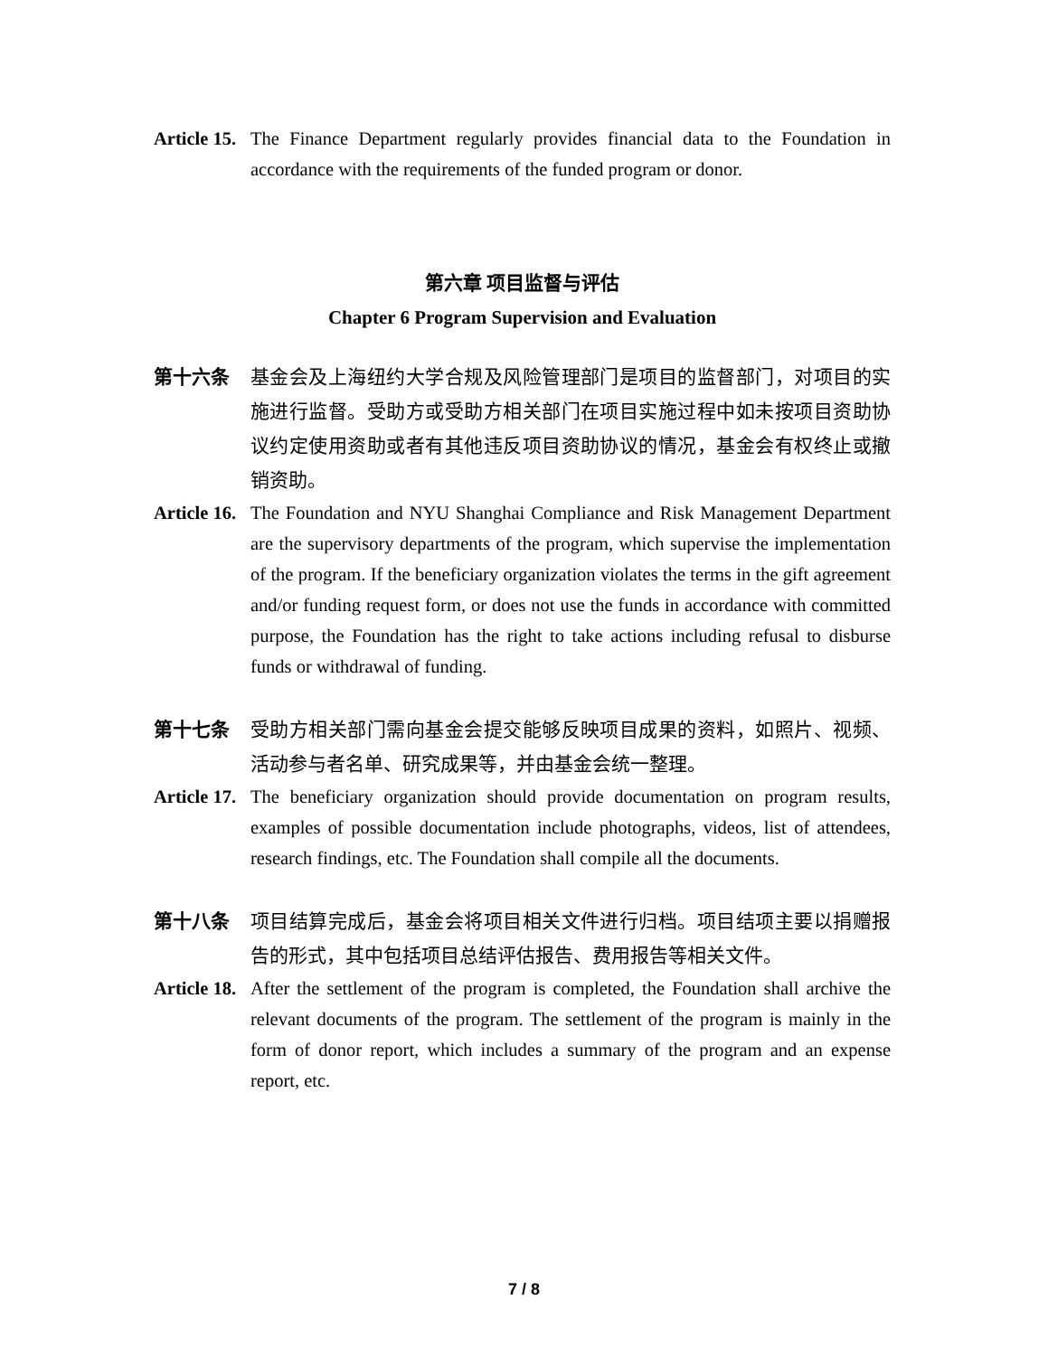Article 15.
The Finance Department regularly provides financial data to the Foundation in accordance with the requirements of the funded program or donor.
第六章 项目监督与评估
Chapter 6 Program Supervision and Evaluation
第十六条 基金会及上海纽约大学合规及风险管理部门是项目的监督部门，对项目的实施进行监督。受助方或受助方相关部门在项目实施过程中如未按项目资助协议约定使用资助或者有其他违反项目资助协议的情况，基金会有权终止或撤销资助。
Article 16.
The Foundation and NYU Shanghai Compliance and Risk Management Department are the supervisory departments of the program, which supervise the implementation of the program. If the beneficiary organization violates the terms in the gift agreement and/or funding request form, or does not use the funds in accordance with committed purpose, the Foundation has the right to take actions including refusal to disburse funds or withdrawal of funding.
第十七条 受助方相关部门需向基金会提交能够反映项目成果的资料，如照片、视频、活动参与者名单、研究成果等，并由基金会统一整理。
Article 17.
The beneficiary organization should provide documentation on program results, examples of possible documentation include photographs, videos, list of attendees, research findings, etc. The Foundation shall compile all the documents.
第十八条 项目结算完成后，基金会将项目相关文件进行归档。项目结项主要以捐赠报告的形式，其中包括项目总结评估报告、费用报告等相关文件。
Article 18.
After the settlement of the program is completed, the Foundation shall archive the relevant documents of the program. The settlement of the program is mainly in the form of donor report, which includes a summary of the program and an expense report, etc.
7 / 8